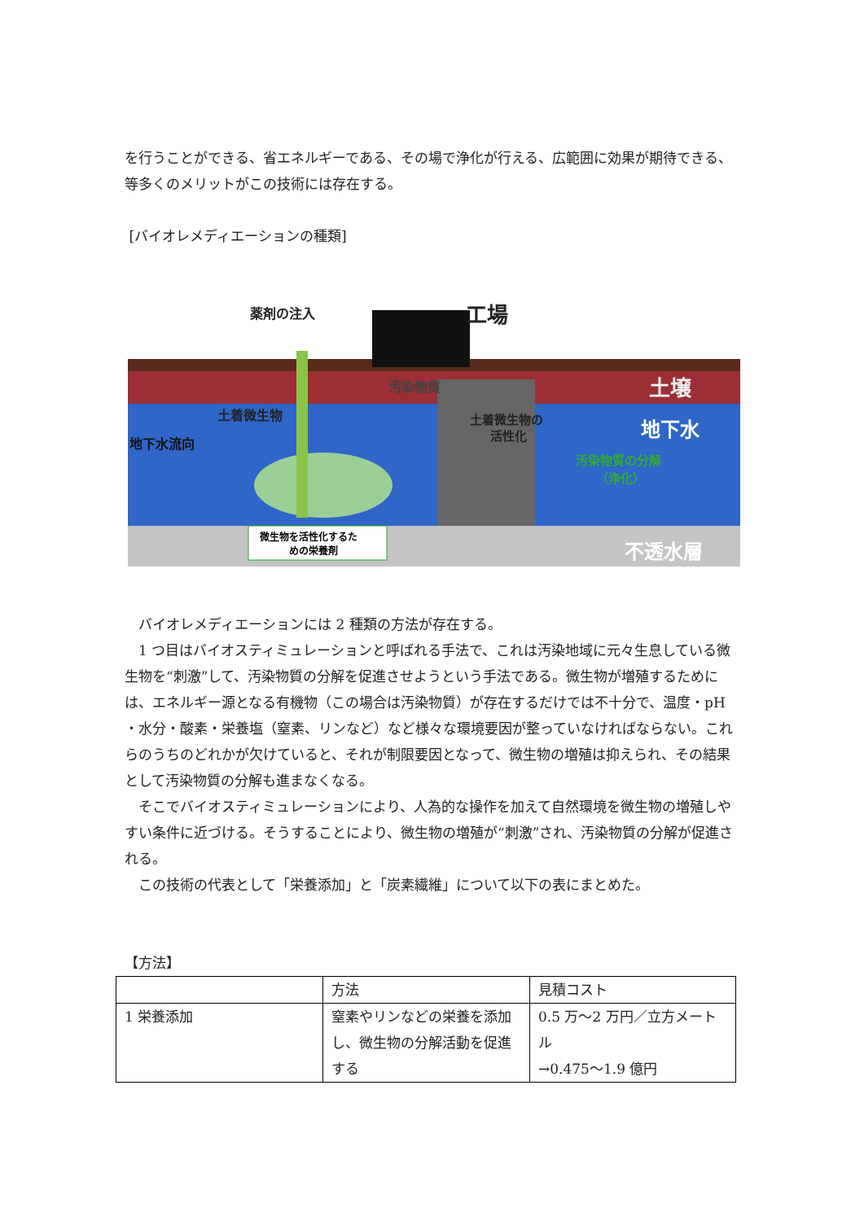を行うことができる、省エネルギーである、その場で浄化が行える、広範囲に効果が期待できる、等多くのメリットがこの技術には存在する。
[バイオレメディエーションの種類]
薬剤の注入
工場
汚染物質
土壌
地下水
土着微生物
地下水流向
土着微生物の
活性化
汚染物質の分解
（浄化）
微生物を活性化するた
めの栄養剤
不透水層
バイオレメディエーションには 2 種類の方法が存在する。
1 つ目はバイオスティミュレーションと呼ばれる手法で、これは汚染地域に元々生息している微生物を“刺激”して、汚染物質の分解を促進させようという手法である。微生物が増殖するためには、エネルギー源となる有機物（この場合は汚染物質）が存在するだけでは不十分で、温度・pH ・水分・酸素・栄養塩（窒素、リンなど）など様々な環境要因が整っていなければならない。これらのうちのどれかが欠けていると、それが制限要因となって、微生物の増殖は抑えられ、その結果として汚染物質の分解も進まなくなる。
そこでバイオスティミュレーションにより、人為的な操作を加えて自然環境を微生物の増殖しやすい条件に近づける。そうすることにより、微生物の増殖が“刺激”され、汚染物質の分解が促進される。
この技術の代表として「栄養添加」と「炭素繊維」について以下の表にまとめた。
【方法】
| | 方法 | 見積コスト |
| 1 栄養添加 | 窒素やリンなどの栄養を添加し、微生物の分解活動を促進する | 0.5 万～2 万円／立方メートル →0.475～1.9 億円 |